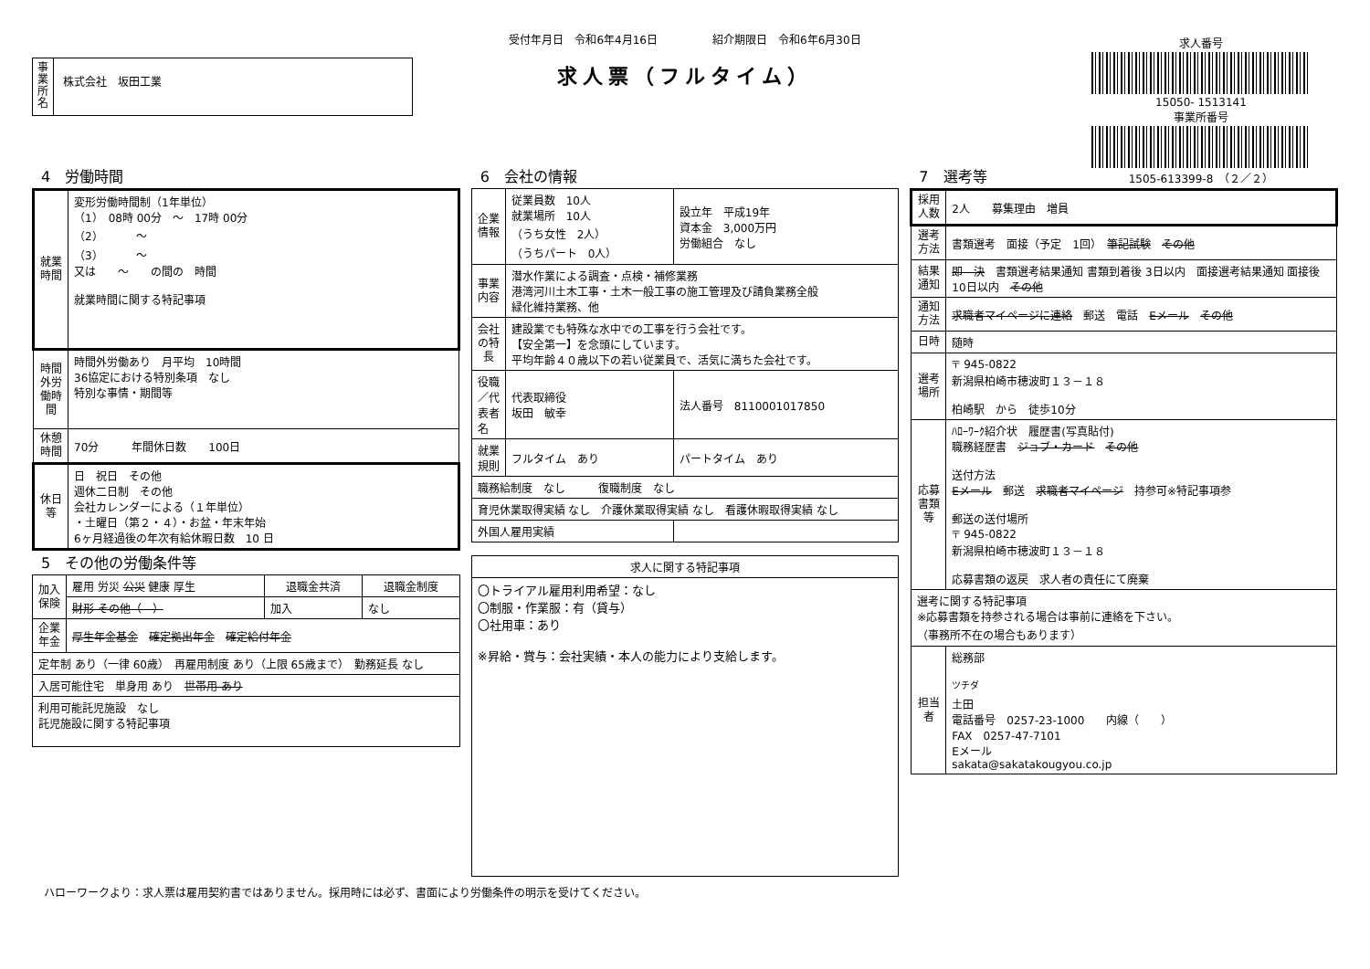受付年月日　令和6年4月16日　　　　　紹介期限日　令和6年6月30日
求人票（フルタイム）
事業所名
株式会社　坂田工業
求人番号
15050- 1513141
事業所番号
1505-613399-8　（２／２）
4　労働時間
| 就業時間 | 変形労働時間制（1年単位） （1） 08時 00分 ～ 17時 00分 （2） ～ （3） ～ 又は ～ の間の 時間 就業時間に関する特記事項 |
| 時間外労働時間 | 時間外労働あり 月平均 10時間 36協定における特別条項 なし 特別な事情・期間等 |
| 休憩時間 | 70分 年間休日数 100日 |
| 休日等 | 日 祝日 その他 週休二日制 その他 会社カレンダーによる（１年単位） ・土曜日（第２・４）・お盆・年末年始 6ヶ月経過後の年次有給休暇日数 10 日 |
5　その他の労働条件等
| 加入保険 | 雇用 労災 公災 健康 厚生 | 退職金共済 | 退職金制度 |
| | 財形 その他（ ） | 加入 | なし |
| 企業年金 | 厚生年金基金 確定拠出年金 確定給付年金 | | |
| 定年制 あり（一律 60歳） 再雇用制度 あり（上限 65歳まで） 勤務延長 なし | | | |
| 入居可能住宅 単身用 あり 世帯用 あり | | | |
| 利用可能託児施設 なし 託児施設に関する特記事項 | | | |
6　会社の情報
| 企業情報 | 従業員数 10人 就業場所 10人 （うち女性 2人） （うちパート 0人） | 設立年 平成19年 資本金 3,000万円 労働組合 なし |
| 事業内容 | 潜水作業による調査・点検・補修業務 港湾河川土木工事・土木一般工事の施工管理及び請負業務全般 緑化維持業務、他 | |
| 会社の特長 | 建設業でも特殊な水中での工事を行う会社です。 【安全第一】を念頭にしています。 平均年齢４０歳以下の若い従業員で、活気に満ちた会社です。 | |
| 役職／代表者名 | 代表取締役 坂田 敏幸 | 法人番号 8110001017850 |
| 就業規則 | フルタイム あり | パートタイム あり |
| 職務給制度 なし 復職制度 なし | | |
| 育児休業取得実績 なし 介護休業取得実績 なし 看護休暇取得実績 なし | | |
| 外国人雇用実績 | | |
| 求人に関する特記事項 |
| --- |
| 〇トライアル雇用利用希望：なし 〇制服・作業服：有（貸与） 〇社用車：あり ※昇給・賞与：会社実績・本人の能力により支給します。 |
7　選考等
| 採用人数 | 2人 募集理由 増員 |
| 選考方法 | 書類選考 面接（予定 1回） 筆記試験 その他 |
| 結果通知 | 即 決 書類選考結果通知 書類到着後 3日以内 面接選考結果通知 面接後 10日以内 その他 |
| 通知方法 | 求職者マイページに連絡 郵送 電話 Eメール その他 |
| 日時 | 随時 |
| 選考場所 | 〒 945-0822 新潟県柏崎市穂波町１３－１８ 柏崎駅 から 徒歩10分 |
| 応募書類等 | ﾊﾛｰﾜｰｸ紹介状 履歴書(写真貼付) 職務経歴書 ジョブ・カード その他 送付方法 Eメール 郵送 求職者マイページ 持参可※特記事項参 郵送の送付場所 〒 945-0822 新潟県柏崎市穂波町１３－１８ 応募書類の返戻 求人者の責任にて廃棄 |
| 選考に関する特記事項 ※応募書類を持参される場合は事前に連絡を下さい。 （事務所不在の場合もあります） | |
| 担当者 | 総務部 <sup>ツチダ</sup> 土田 電話番号 0257-23-1000 内線（ ） FAX 0257-47-7101 Eメール sakata@sakatakougyou.co.jp |
ハローワークより：求人票は雇用契約書ではありません。採用時には必ず、書面により労働条件の明示を受けてください。